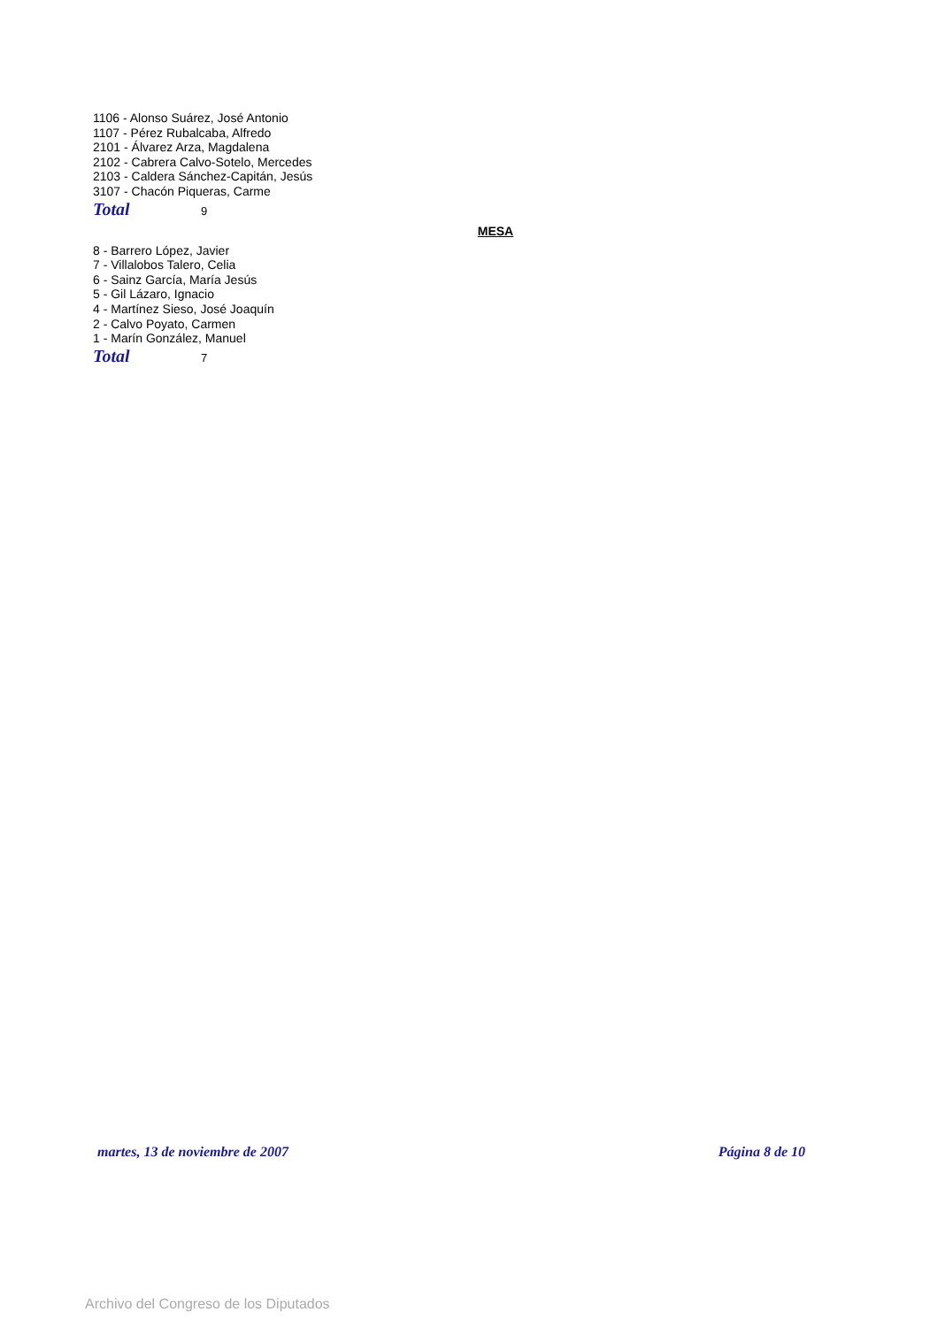1106 - Alonso Suárez, José Antonio
1107 - Pérez Rubalcaba, Alfredo
2101 - Álvarez Arza, Magdalena
2102 - Cabrera Calvo-Sotelo, Mercedes
2103 - Caldera Sánchez-Capitán, Jesús
3107 - Chacón Piqueras, Carme
Total 9
MESA
8 - Barrero López, Javier
7 - Villalobos Talero, Celia
6 - Sainz García, María Jesús
5 - Gil Lázaro, Ignacio
4 - Martínez Sieso, José Joaquín
2 - Calvo Poyato, Carmen
1 - Marín González, Manuel
Total 7
martes, 13 de noviembre de 2007 Página 8 de 10
Archivo del Congreso de los Diputados